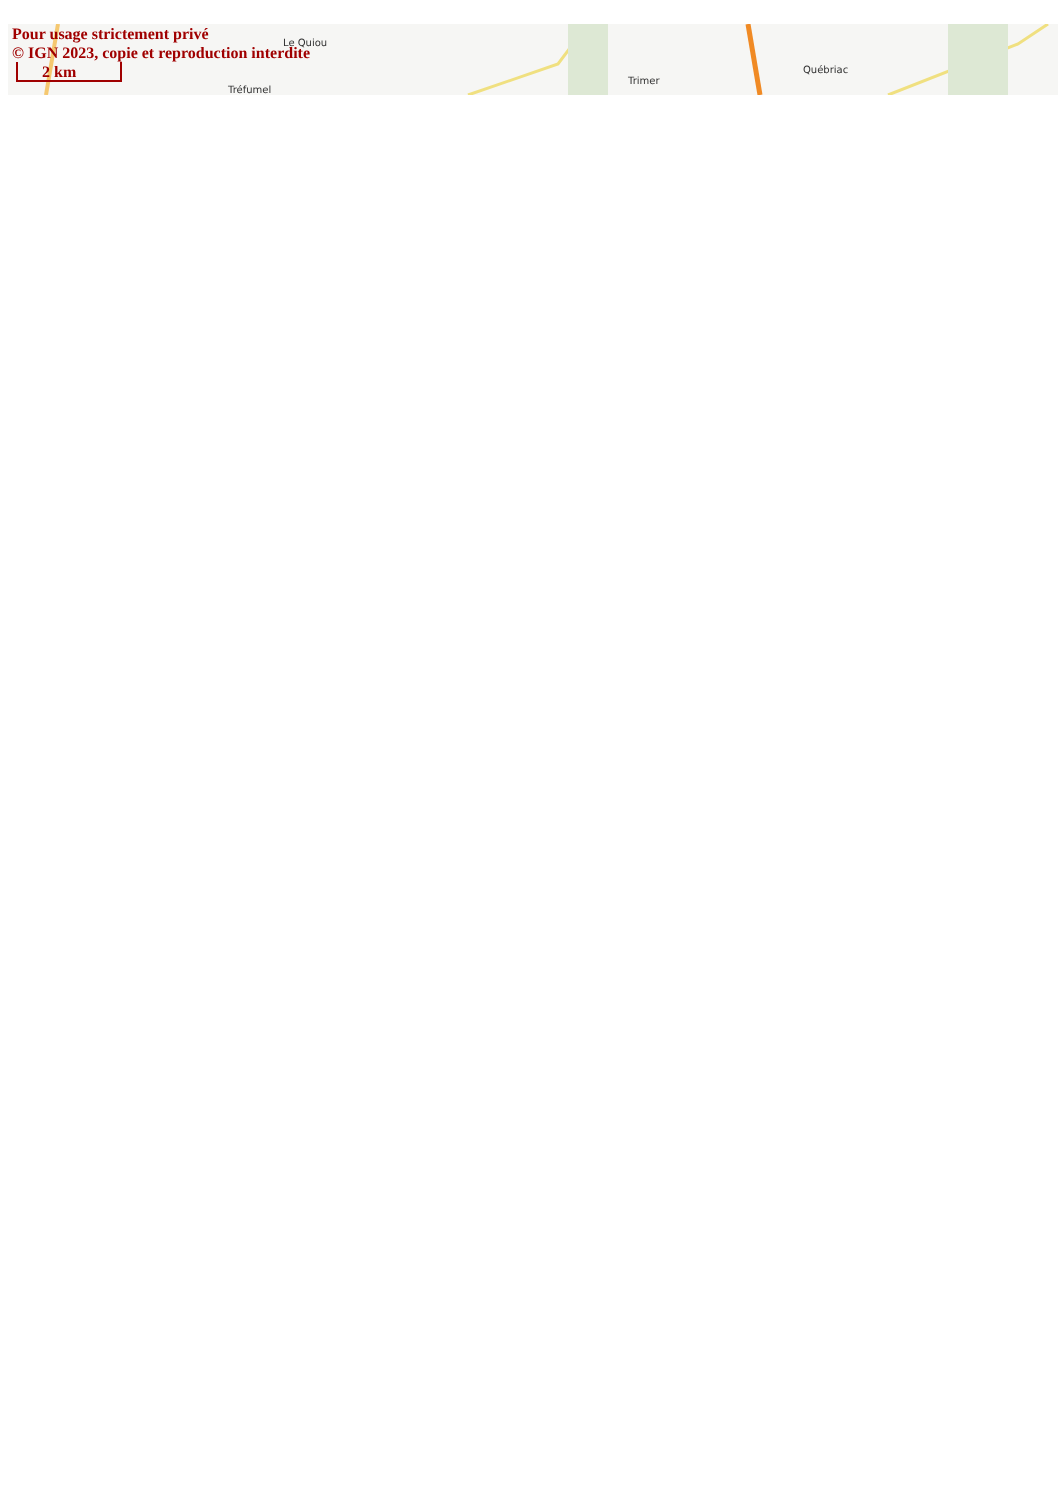Le Quiou
Tréfumel
Trimer
Québriac
Pour usage strictement privé
© IGN 2023, copie et reproduction interdite
2 km